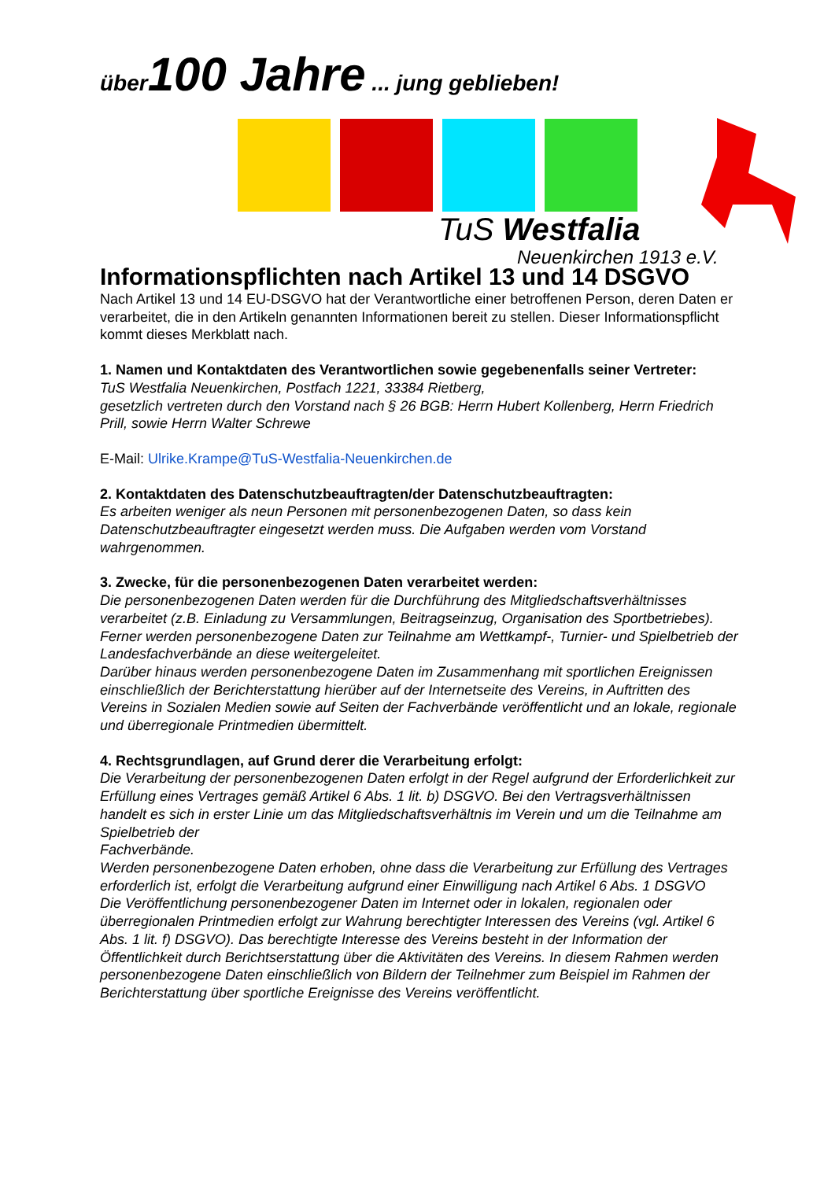über100 Jahre ... jung geblieben!
TuS Westfalia
Neuenkirchen 1913 e.V.
Informationspflichten nach Artikel 13 und 14 DSGVO
Nach Artikel 13 und 14 EU-DSGVO hat der Verantwortliche einer betroffenen Person, deren Daten er verarbeitet, die in den Artikeln genannten Informationen bereit zu stellen. Dieser Informationspflicht kommt dieses Merkblatt nach.
1. Namen und Kontaktdaten des Verantwortlichen sowie gegebenenfalls seiner Vertreter:
TuS Westfalia Neuenkirchen, Postfach 1221, 33384 Rietberg,
gesetzlich vertreten durch den Vorstand nach § 26 BGB: Herrn Hubert Kollenberg, Herrn Friedrich Prill, sowie Herrn Walter Schrewe
E-Mail: Ulrike.Krampe@TuS-Westfalia-Neuenkirchen.de
2. Kontaktdaten des Datenschutzbeauftragten/der Datenschutzbeauftragten:
Es arbeiten weniger als neun Personen mit personenbezogenen Daten, so dass kein Datenschutzbeauftragter eingesetzt werden muss. Die Aufgaben werden vom Vorstand wahrgenommen.
3. Zwecke, für die personenbezogenen Daten verarbeitet werden:
Die personenbezogenen Daten werden für die Durchführung des Mitgliedschaftsverhältnisses verarbeitet (z.B. Einladung zu Versammlungen, Beitragseinzug, Organisation des Sportbetriebes).
Ferner werden personenbezogene Daten zur Teilnahme am Wettkampf-, Turnier- und Spielbetrieb der Landesfachverbände an diese weitergeleitet.
Darüber hinaus werden personenbezogene Daten im Zusammenhang mit sportlichen Ereignissen einschließlich der Berichterstattung hierüber auf der Internetseite des Vereins, in Auftritten des Vereins in Sozialen Medien sowie auf Seiten der Fachverbände veröffentlicht und an lokale, regionale und überregionale Printmedien übermittelt.
4. Rechtsgrundlagen, auf Grund derer die Verarbeitung erfolgt:
Die Verarbeitung der personenbezogenen Daten erfolgt in der Regel aufgrund der Erforderlichkeit zur Erfüllung eines Vertrages gemäß Artikel 6 Abs. 1 lit. b) DSGVO. Bei den Vertragsverhältnissen handelt es sich in erster Linie um das Mitgliedschaftsverhältnis im Verein und um die Teilnahme am Spielbetrieb der
Fachverbände.
Werden personenbezogene Daten erhoben, ohne dass die Verarbeitung zur Erfüllung des Vertrages erforderlich ist, erfolgt die Verarbeitung aufgrund einer Einwilligung nach Artikel 6 Abs. 1 DSGVO
Die Veröffentlichung personenbezogener Daten im Internet oder in lokalen, regionalen oder überregionalen Printmedien erfolgt zur Wahrung berechtigter Interessen des Vereins (vgl. Artikel 6 Abs. 1 lit. f) DSGVO). Das berechtigte Interesse des Vereins besteht in der Information der Öffentlichkeit durch Berichtserstattung über die Aktivitäten des Vereins. In diesem Rahmen werden personenbezogene Daten einschließlich von Bildern der Teilnehmer zum Beispiel im Rahmen der Berichterstattung über sportliche Ereignisse des Vereins veröffentlicht.